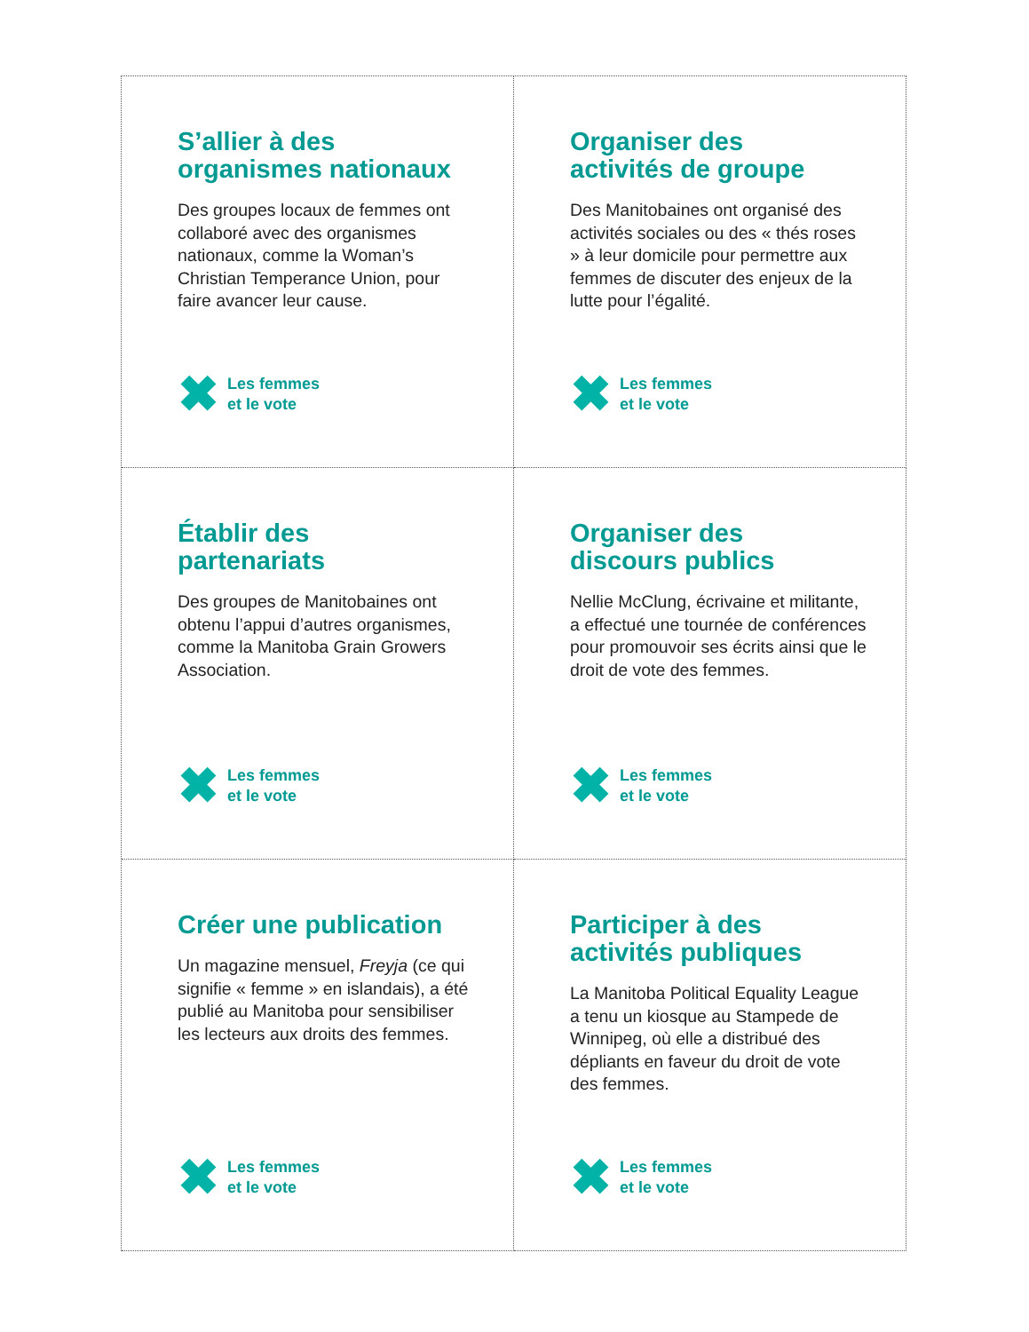S’allier à des
organismes nationaux
Des groupes locaux de femmes ont collaboré avec des organismes nationaux, comme la Woman’s Christian Temperance Union, pour faire avancer leur cause.
✖
Les femmes
et le vote
Organiser des
activités de groupe
Des Manitobaines ont organisé des activités sociales ou des « thés roses » à leur domicile pour permettre aux femmes de discuter des enjeux de la lutte pour l’égalité.
✖
Les femmes
et le vote
Établir des
partenariats
Des groupes de Manitobaines ont obtenu l’appui d’autres organismes, comme la Manitoba Grain Growers Association.
✖
Les femmes
et le vote
Organiser des
discours publics
Nellie McClung, écrivaine et militante, a effectué une tournée de conférences pour promouvoir ses écrits ainsi que le droit de vote des femmes.
✖
Les femmes
et le vote
Créer une publication
Un magazine mensuel, Freyja (ce qui signifie « femme » en islandais), a été publié au Manitoba pour sensibiliser les lecteurs aux droits des femmes.
✖
Les femmes
et le vote
Participer à des
activités publiques
La Manitoba Political Equality League a tenu un kiosque au Stampede de Winnipeg, où elle a distribué des dépliants en faveur du droit de vote des femmes.
✖
Les femmes
et le vote